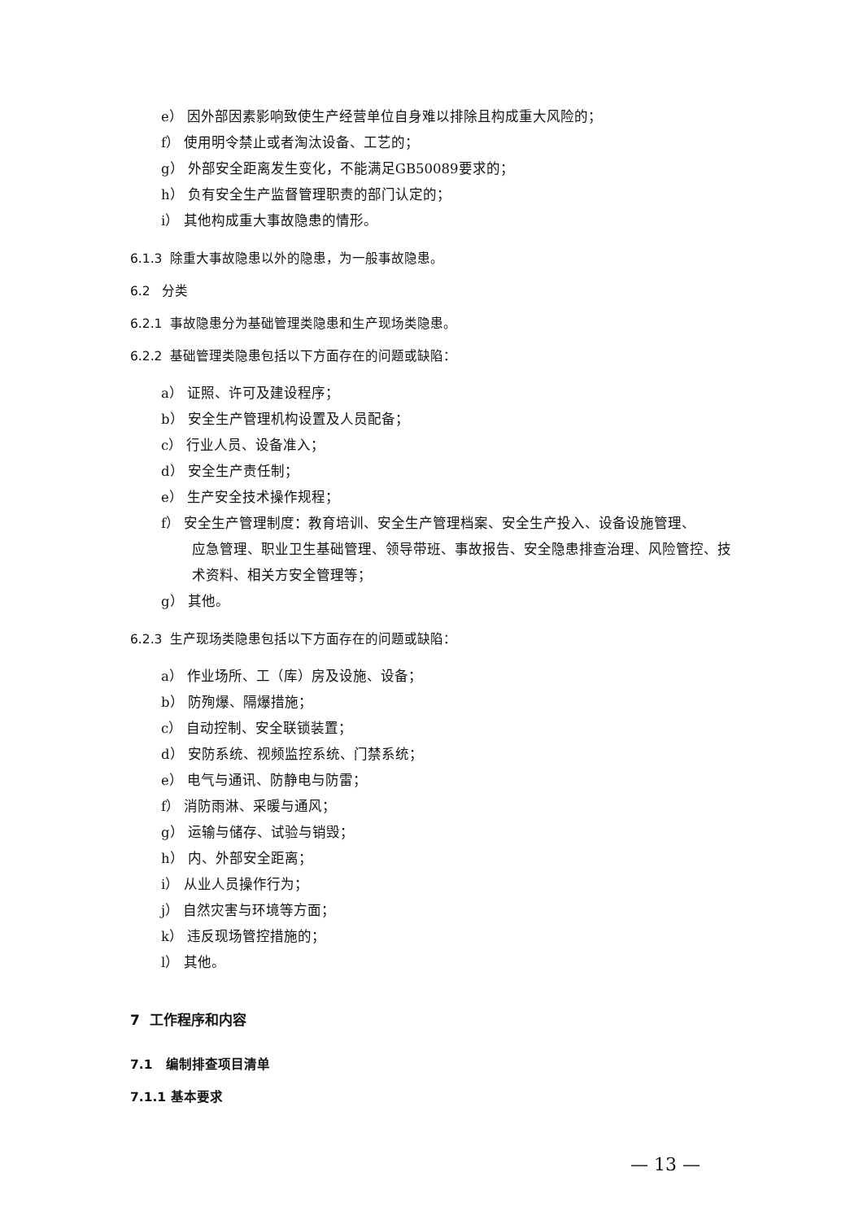e） 因外部因素影响致使生产经营单位自身难以排除且构成重大风险的；
f） 使用明令禁止或者淘汰设备、工艺的；
g） 外部安全距离发生变化，不能满足GB50089要求的；
h） 负有安全生产监督管理职责的部门认定的；
i） 其他构成重大事故隐患的情形。
6.1.3 除重大事故隐患以外的隐患，为一般事故隐患。
6.2 分类
6.2.1 事故隐患分为基础管理类隐患和生产现场类隐患。
6.2.2 基础管理类隐患包括以下方面存在的问题或缺陷：
a） 证照、许可及建设程序；
b） 安全生产管理机构设置及人员配备；
c） 行业人员、设备准入；
d） 安全生产责任制；
e） 生产安全技术操作规程；
f） 安全生产管理制度：教育培训、安全生产管理档案、安全生产投入、设备设施管理、
应急管理、职业卫生基础管理、领导带班、事故报告、安全隐患排查治理、风险管控、技术资料、相关方安全管理等；
g） 其他。
6.2.3 生产现场类隐患包括以下方面存在的问题或缺陷：
a） 作业场所、工（库）房及设施、设备；
b） 防殉爆、隔爆措施；
c） 自动控制、安全联锁装置；
d） 安防系统、视频监控系统、门禁系统；
e） 电气与通讯、防静电与防雷；
f） 消防雨淋、采暖与通风；
g） 运输与储存、试验与销毁；
h） 内、外部安全距离；
i） 从业人员操作行为；
j） 自然灾害与环境等方面；
k） 违反现场管控措施的；
l） 其他。
7 工作程序和内容
7.1 编制排查项目清单
7.1.1 基本要求
— 13 —